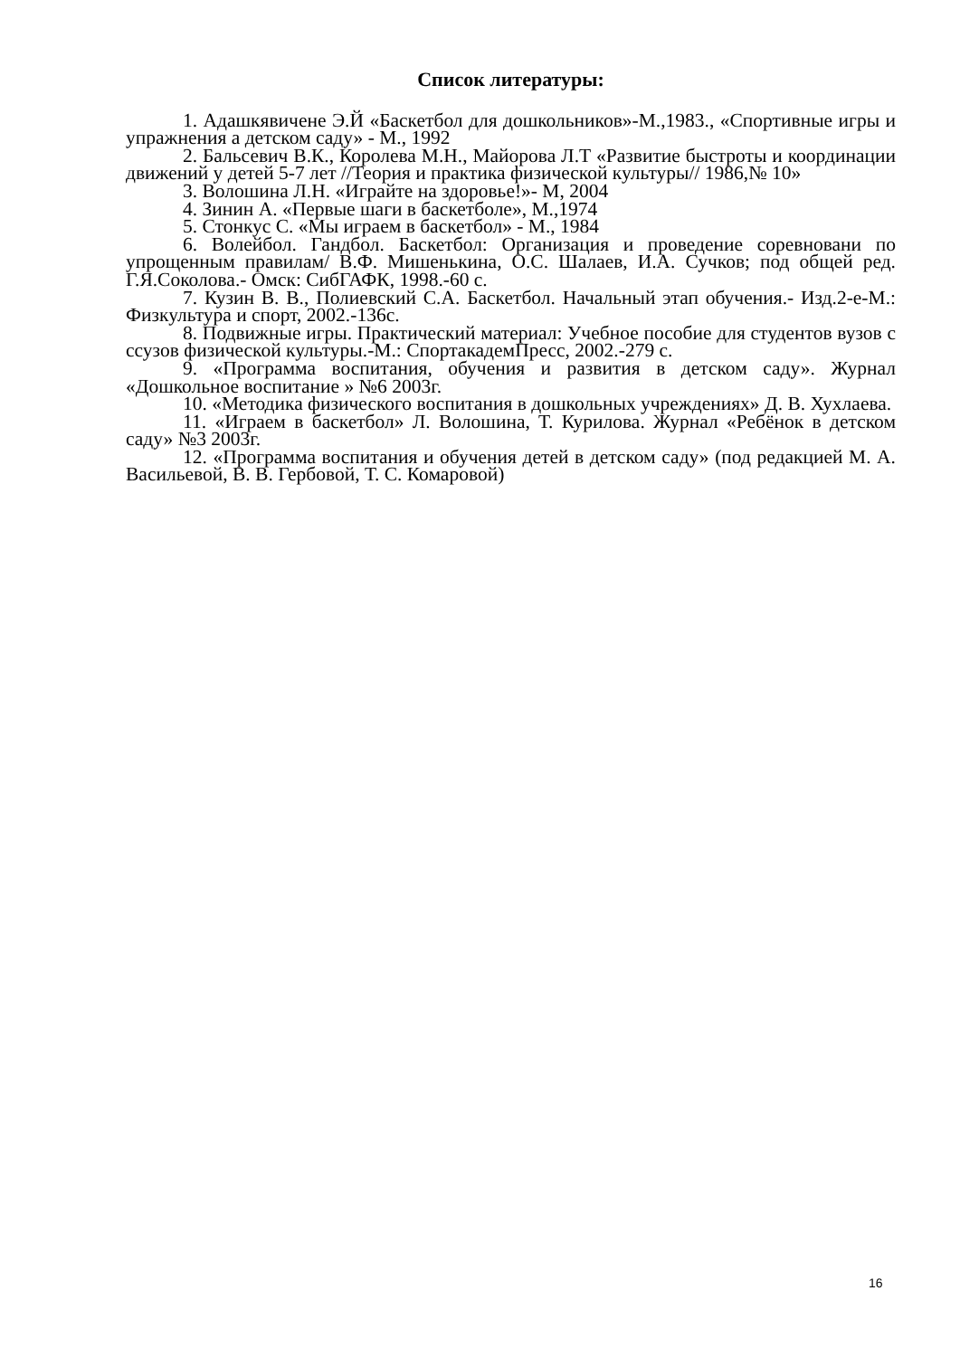Список литературы:
1. Адашкявичене Э.Й «Баскетбол для дошкольников»-М.,1983., «Спортивные игры и упражнения а детском саду» - М., 1992
2. Бальсевич В.К., Королева М.Н., Майорова Л.Т «Развитие быстроты и координации движений у детей 5-7 лет //Теория и практика физической культуры// 1986,№ 10»
3. Волошина Л.Н. «Играйте на здоровье!»- М, 2004
4. Зинин А. «Первые шаги в баскетболе», М.,1974
5. Стонкус С. «Мы играем в баскетбол» - М., 1984
6. Волейбол. Гандбол. Баскетбол: Организация и проведение соревновани по упрощенным правилам/ В.Ф. Мишенькина, О.С. Шалаев, И.А. Сучков; под общей ред. Г.Я.Соколова.- Омск: СибГАФК, 1998.-60 с.
7. Кузин В. В., Полиевский С.А. Баскетбол. Начальный этап обучения.- Изд.2-е-М.: Физкультура и спорт, 2002.-136с.
8. Подвижные игры. Практический материал: Учебное пособие для студентов вузов с ссузов физической культуры.-М.: СпортакадемПресс, 2002.-279 с.
9. «Программа воспитания, обучения и развития в детском саду». Журнал «Дошкольное воспитание » №6 2003г.
10. «Методика физического воспитания в дошкольных учреждениях» Д. В. Хухлаева.
11. «Играем в баскетбол» Л. Волошина, Т. Курилова. Журнал «Ребёнок в детском саду» №3 2003г.
12. «Программа воспитания и обучения детей в детском саду» (под редакцией М. А. Васильевой, В. В. Гербовой, Т. С. Комаровой)
16